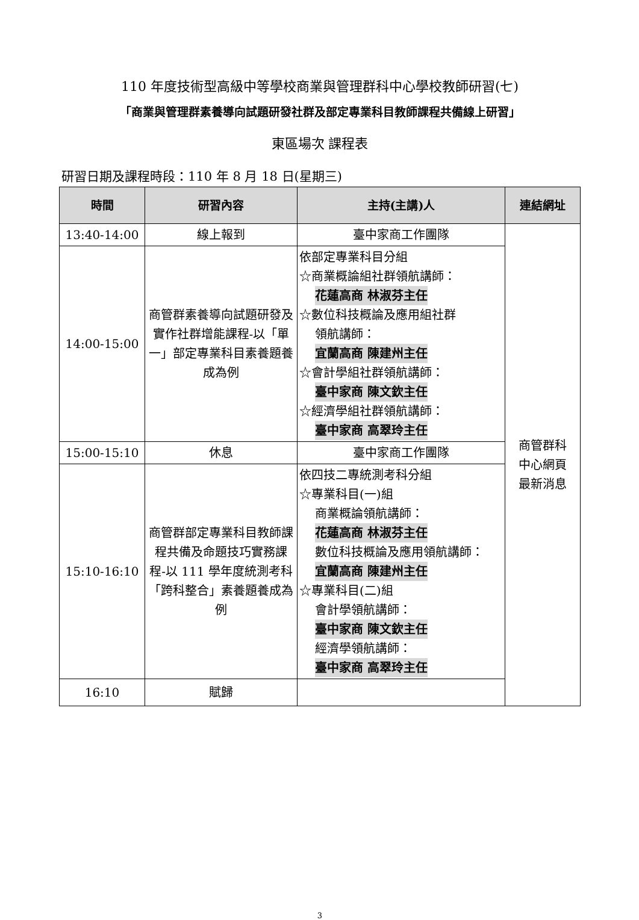110 年度技術型高級中等學校商業與管理群科中心學校教師研習(七)
「商業與管理群素養導向試題研發社群及部定專業科目教師課程共備線上研習」
東區場次 課程表
研習日期及課程時段：110 年 8 月 18 日(星期三)
| 時間 | 研習內容 | 主持(主講)人 | 連結網址 |
| --- | --- | --- | --- |
| 13:40-14:00 | 線上報到 | 臺中家商工作團隊 | 商管群科 中心網頁 最新消息 |
| 14:00-15:00 | 商管群素養導向試題研發及實作社群增能課程-以「單一」部定專業科目素養題養成為例 | 依部定專業科目分組 ☆商業概論組社群領航講師： 花蓮高商 林淑芬主任 ☆數位科技概論及應用組社群 領航講師： 宜蘭高商 陳建州主任 ☆會計學組社群領航講師： 臺中家商 陳文欽主任 ☆經濟學組社群領航講師： 臺中家商 高翠玲主任 | |
| 15:00-15:10 | 休息 | 臺中家商工作團隊 | |
| 15:10-16:10 | 商管群部定專業科目教師課程共備及命題技巧實務課程-以 111 學年度統測考科「跨科整合」素養題養成為例 | 依四技二專統測考科分組 ☆專業科目(一)組 商業概論領航講師： 花蓮高商 林淑芬主任 數位科技概論及應用領航講師： 宜蘭高商 陳建州主任 ☆專業科目(二)組 會計學領航講師： 臺中家商 陳文欽主任 經濟學領航講師： 臺中家商 高翠玲主任 | |
| 16:10 | 賦歸 | | |
3